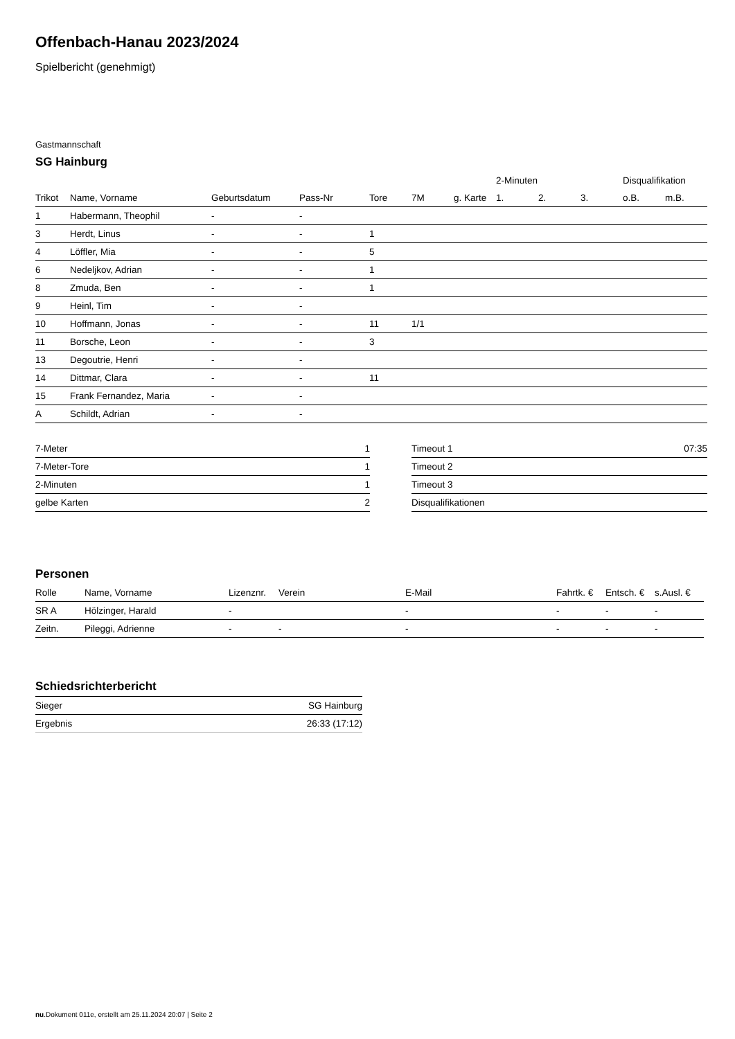Offenbach-Hanau 2023/2024
Spielbericht (genehmigt)
Gastmannschaft
SG Hainburg
| | | | | | | | 2-Minuten | | | Disqualifikation | |
| --- | --- | --- | --- | --- | --- | --- | --- | --- | --- | --- | --- |
| Trikot | Name, Vorname | Geburtsdatum | Pass-Nr | Tore | 7M | g. Karte | 1. | 2. | 3. | o.B. | m.B. |
| 1 | Habermann, Theophil | - | - | | | | | | | | |
| 3 | Herdt, Linus | - | - | 1 | | | | | | | |
| 4 | Löffler, Mia | - | - | 5 | | | | | | | |
| 6 | Nedeljkov, Adrian | - | - | 1 | | | | | | | |
| 8 | Zmuda, Ben | - | - | 1 | | | | | | | |
| 9 | Heinl, Tim | - | - | | | | | | | | |
| 10 | Hoffmann, Jonas | - | - | 11 | 1/1 | | | | | | |
| 11 | Borsche, Leon | - | - | 3 | | | | | | | |
| 13 | Degoutrie, Henri | - | - | | | | | | | | |
| 14 | Dittmar, Clara | - | - | 11 | | | | | | | |
| 15 | Frank Fernandez, Maria | - | - | | | | | | | | |
| A | Schildt, Adrian | - | - | | | | | | | | |
| 7-Meter | 1 |
| 7-Meter-Tore | 1 |
| 2-Minuten | 1 |
| gelbe Karten | 2 |
| Timeout 1 | 07:35 |
| Timeout 2 | |
| Timeout 3 | |
| Disqualifikationen | |
Personen
| Rolle | Name, Vorname | Lizenznr. | Verein | E-Mail | Fahrtk. € | Entsch. € | s.Ausl. € |
| --- | --- | --- | --- | --- | --- | --- | --- |
| SR A | Hölzinger, Harald | - | | - | - | - | - |
| Zeitn. | Pileggi, Adrienne | - | - | - | - | - | - |
Schiedsrichterbericht
| Sieger | SG Hainburg |
| Ergebnis | 26:33 (17:12) |
nu.Dokument 011e, erstellt am 25.11.2024 20:07 | Seite 2